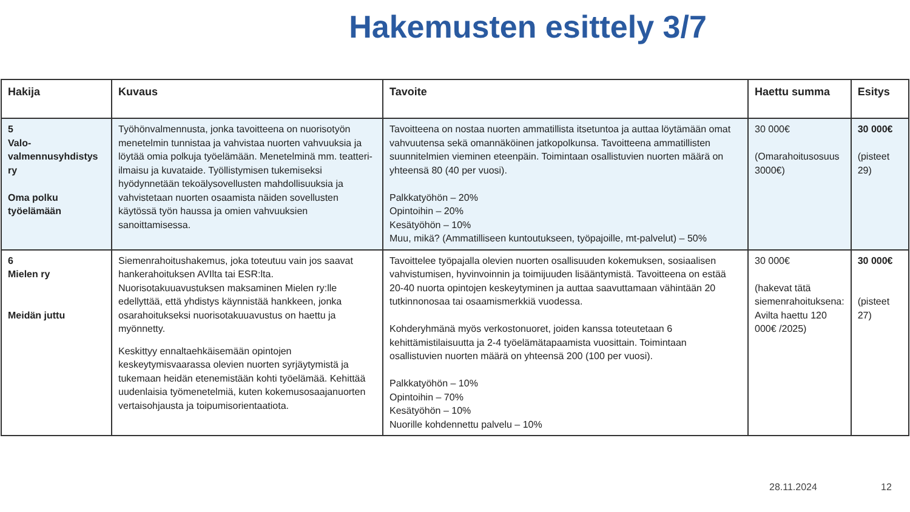Hakemusten esittely 3/7
| Hakija | Kuvaus | Tavoite | Haettu summa | Esitys |
| --- | --- | --- | --- | --- |
| 5 Valo-valmennusyhdistys ry Oma polku työelämään | Työhönvalmennusta, jonka tavoitteena on nuorisotyön menetelmin tunnistaa ja vahvistaa nuorten vahvuuksia ja löytää omia polkuja työelämään. Menetelminä mm. teatteri-ilmaisu ja kuvataide. Työllistymisen tukemiseksi hyödynnetään tekoälysovellusten mahdollisuuksia ja vahvistetaan nuorten osaamista näiden sovellusten käytössä työn haussa ja omien vahvuuksien sanoittamisessa. | Tavoitteena on nostaa nuorten ammatillista itsetuntoa ja auttaa löytämään omat vahvuutensa sekä omannäköinen jatkopolkunsa. Tavoitteena ammatillisten suunnitelmien vieminen eteenpäin. Toimintaan osallistuvien nuorten määrä on yhteensä 80 (40 per vuosi). Palkkatyöhön – 20% Opintoihin – 20% Kesätyöhön – 10% Muu, mikä? (Ammatilliseen kuntoutukseen, työpajoille, mt-palvelut) – 50% | 30 000€ (Omarahoitusosuus 3000€) | 30 000€ (pisteet 29) |
| 6 Mielen ry Meidän juttu | Siemenrahoitushakemus, joka toteutuu vain jos saavat hankerahoituksen AVIlta tai ESR:lta. Nuorisotakuuavustuksen maksaminen Mielen ry:lle edellyttää, että yhdistys käynnistää hankkeen, jonka osarahoitukseksi nuorisotakuuavustus on haettu ja myönnetty. Keskittyy ennaltaehkäisemään opintojen keskeytymisvaarassa olevien nuorten syrjäytymistä ja tukemaan heidän etenemistään kohti työelämää. Kehittää uudenlaisia työmenetelmiä, kuten kokemusosaajanuorten vertaisohjausta ja toipumisorientaatiota. | Tavoittelee työpajalla olevien nuorten osallisuuden kokemuksen, sosiaalisen vahvistumisen, hyvinvoinnin ja toimijuuden lisääntymistä. Tavoitteena on estää 20-40 nuorta opintojen keskeytyminen ja auttaa saavuttamaan vähintään 20 tutkinnonosaa tai osaamismerkkiä vuodessa. Kohderyhmänä myös verkostonuoret, joiden kanssa toteutetaan 6 kehittämistilaisuutta ja 2-4 työelämätapaamista vuosittain. Toimintaan osallistuvien nuorten määrä on yhteensä 200 (100 per vuosi). Palkkatyöhön – 10% Opintoihin – 70% Kesätyöhön – 10% Nuorille kohdennettu palvelu – 10% | 30 000€ (hakevat tätä siemenrahoituksena: Avilta haettu 120 000€ /2025) | 30 000€ (pisteet 27) |
28.11.2024 12